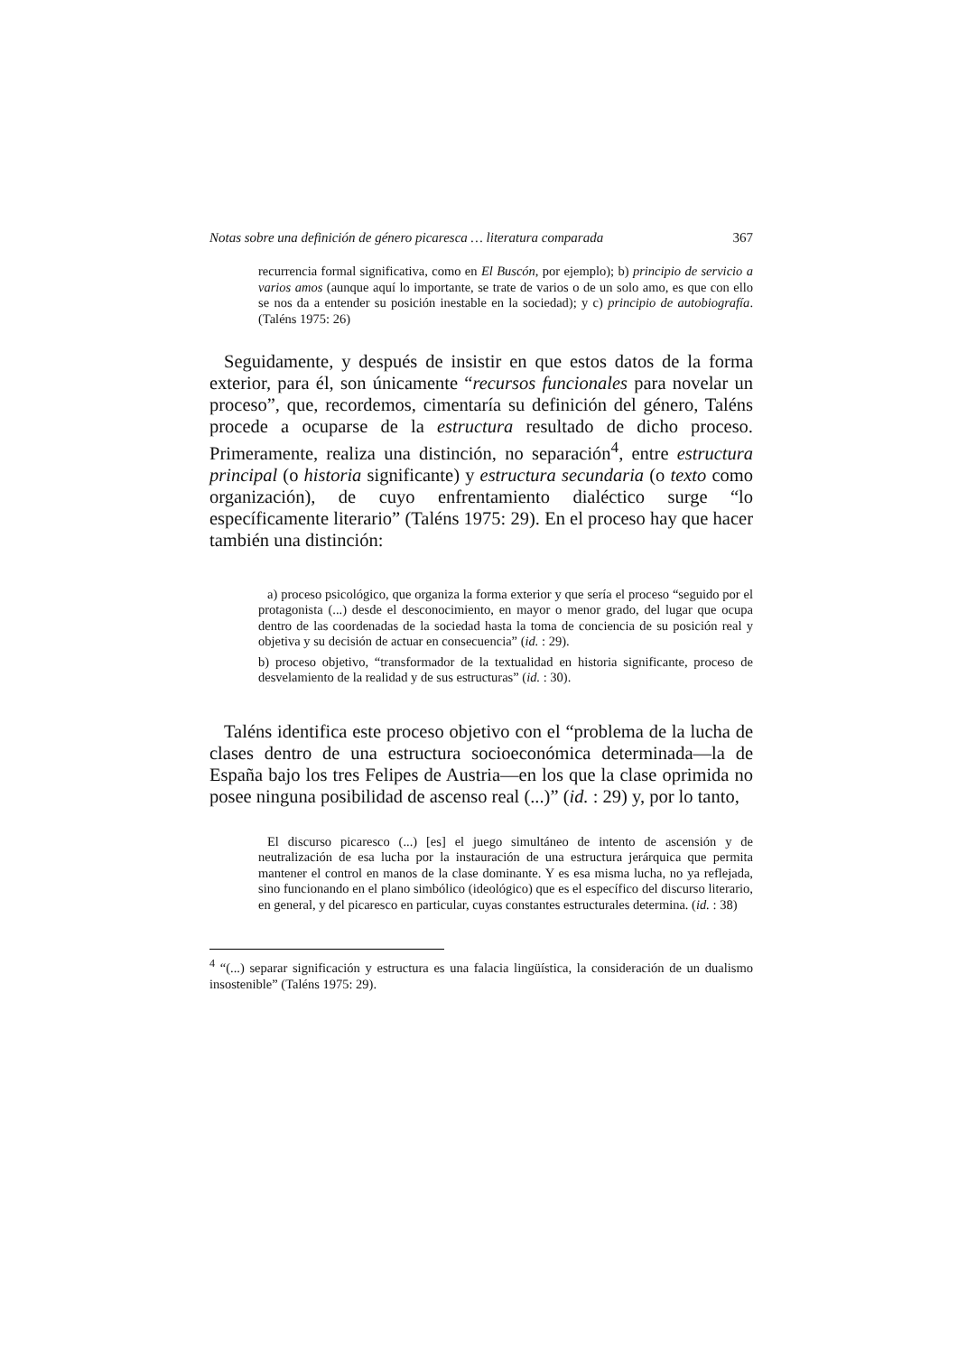Notas sobre una definición de género picaresca … literatura comparada 367
recurrencia formal significativa, como en El Buscón, por ejemplo); b) principio de servicio a varios amos (aunque aquí lo importante, se trate de varios o de un solo amo, es que con ello se nos da a entender su posición inestable en la sociedad); y c) principio de autobiografía. (Taléns 1975: 26)
Seguidamente, y después de insistir en que estos datos de la forma exterior, para él, son únicamente “recursos funcionales para novelar un proceso”, que, recordemos, cimentaría su definición del género, Taléns procede a ocuparse de la estructura resultado de dicho proceso. Primeramente, realiza una distinción, no separación<sup>4</sup>, entre estructura principal (o historia significante) y estructura secundaria (o texto como organización), de cuyo enfrentamiento dialéctico surge “lo específicamente literario” (Taléns 1975: 29). En el proceso hay que hacer también una distinción:
a) proceso psicológico, que organiza la forma exterior y que sería el proceso “seguido por el protagonista (...) desde el desconocimiento, en mayor o menor grado, del lugar que ocupa dentro de las coordenadas de la sociedad hasta la toma de conciencia de su posición real y objetiva y su decisión de actuar en consecuencia” (id. : 29).
b) proceso objetivo, “transformador de la textualidad en historia significante, proceso de desvelamiento de la realidad y de sus estructuras” (id. : 30).
Taléns identifica este proceso objetivo con el “problema de la lucha de clases dentro de una estructura socioeconómica determinada—la de España bajo los tres Felipes de Austria—en los que la clase oprimida no posee ninguna posibilidad de ascenso real (...)” (id. : 29) y, por lo tanto,
El discurso picaresco (...) [es] el juego simultáneo de intento de ascensión y de neutralización de esa lucha por la instauración de una estructura jerárquica que permita mantener el control en manos de la clase dominante. Y es esa misma lucha, no ya reflejada, sino funcionando en el plano simbólico (ideológico) que es el específico del discurso literario, en general, y del picaresco en particular, cuyas constantes estructurales determina. (id. : 38)
<sup>4</sup> “(...) separar significación y estructura es una falacia lingüística, la consideración de un dualismo insostenible” (Taléns 1975: 29).